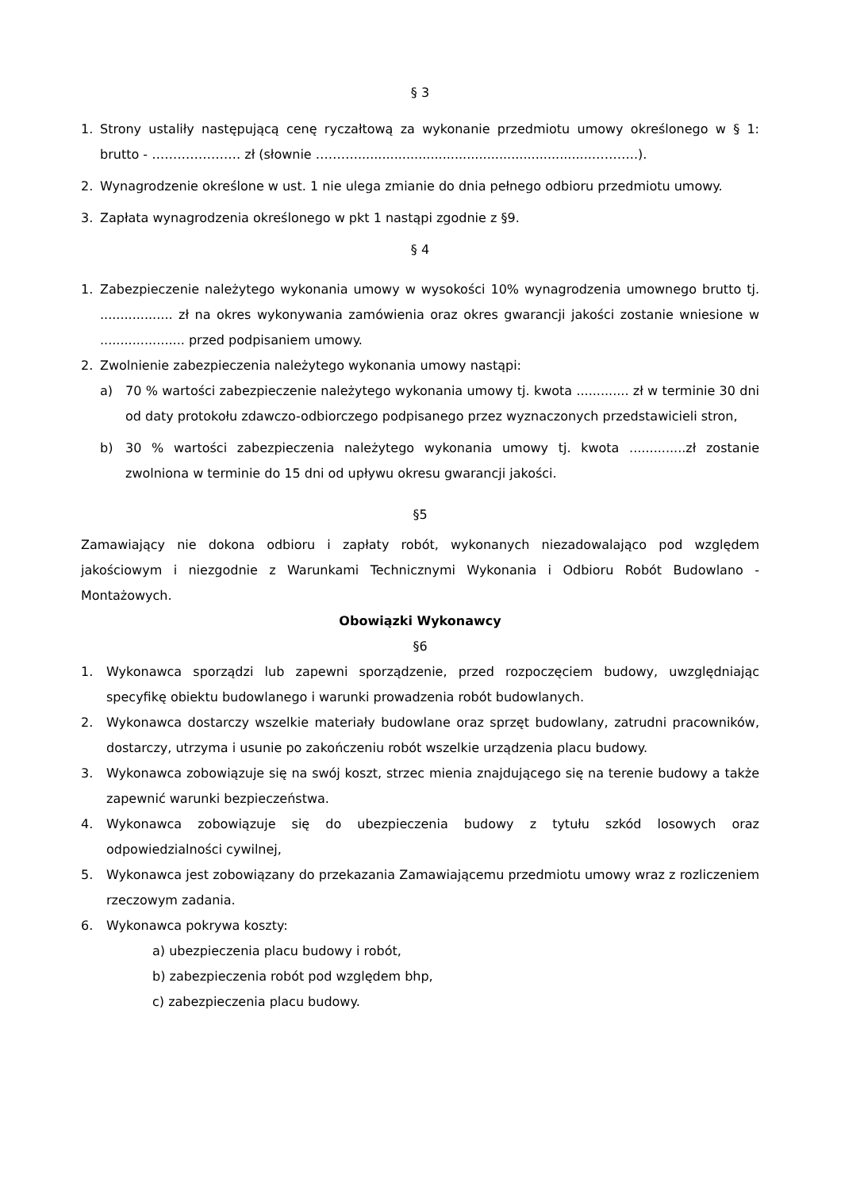§ 3
1. Strony ustaliły następującą cenę ryczałtową za wykonanie przedmiotu umowy określonego w § 1: brutto - ………………… zł (słownie ………...........................................................………..).
2. Wynagrodzenie określone w ust. 1 nie ulega zmianie do dnia pełnego odbioru przedmiotu umowy.
3. Zapłata wynagrodzenia określonego w pkt 1 nastąpi zgodnie z §9.
§ 4
1. Zabezpieczenie należytego wykonania umowy w wysokości 10% wynagrodzenia umownego brutto tj. .................. zł na okres wykonywania zamówienia oraz okres gwarancji jakości zostanie wniesione w ..................... przed podpisaniem umowy.
2. Zwolnienie zabezpieczenia należytego wykonania umowy nastąpi:
a) 70 % wartości zabezpieczenie należytego wykonania umowy tj. kwota ............. zł w terminie 30 dni od daty protokołu zdawczo-odbiorczego podpisanego przez wyznaczonych przedstawicieli stron,
b) 30 % wartości zabezpieczenia należytego wykonania umowy tj. kwota ..............zł zostanie zwolniona w terminie do 15 dni od upływu okresu gwarancji jakości.
§5
Zamawiający nie dokona odbioru i zapłaty robót, wykonanych niezadowalająco pod względem jakościowym i niezgodnie z Warunkami Technicznymi Wykonania i Odbioru Robót Budowlano - Montażowych.
Obowiązki Wykonawcy
§6
1. Wykonawca sporządzi lub zapewni sporządzenie, przed rozpoczęciem budowy, uwzględniając specyfikę obiektu budowlanego i warunki prowadzenia robót budowlanych.
2. Wykonawca dostarczy wszelkie materiały budowlane oraz sprzęt budowlany, zatrudni pracowników, dostarczy, utrzyma i usunie po zakończeniu robót wszelkie urządzenia placu budowy.
3. Wykonawca zobowiązuje się na swój koszt, strzec mienia znajdującego się na terenie budowy a także zapewnić warunki bezpieczeństwa.
4. Wykonawca zobowiązuje się do ubezpieczenia budowy z tytułu szkód losowych oraz odpowiedzialności cywilnej,
5. Wykonawca jest zobowiązany do przekazania Zamawiającemu przedmiotu umowy wraz z rozliczeniem rzeczowym zadania.
6. Wykonawca pokrywa koszty:
a) ubezpieczenia placu budowy i robót,
b) zabezpieczenia robót pod względem bhp,
c) zabezpieczenia placu budowy.